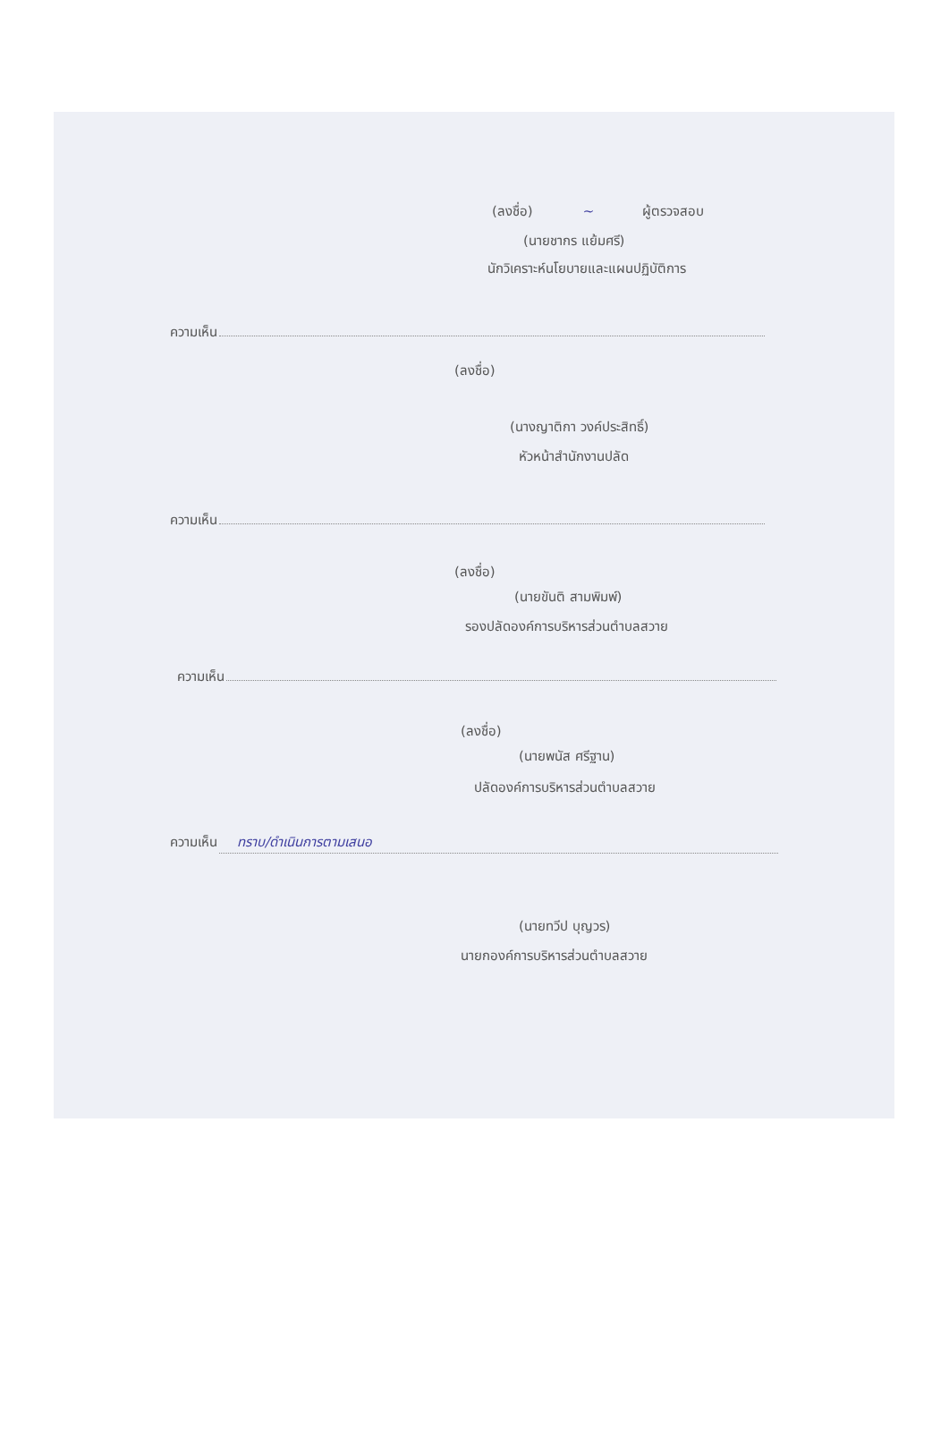(ลงชื่อ) ~ ผู้ตรวจสอบ
(นายชากร แย้มศรี)
นักวิเคราะห์นโยบายและแผนปฏิบัติการ
ความเห็น
(ลงชื่อ)
(นางญาติกา วงค์ประสิทธิ์)
หัวหน้าสำนักงานปลัด
ความเห็น
(ลงชื่อ)
(นายขันติ สามพิมพ์)
รองปลัดองค์การบริหารส่วนตำบลสวาย
ความเห็น
(ลงชื่อ)
(นายพนัส ศรีฐาน)
ปลัดองค์การบริหารส่วนตำบลสวาย
ความเห็น ทราบ/ดำเนินการตามเสนอ
(นายทวีป บุญวร)
นายกองค์การบริหารส่วนตำบลสวาย